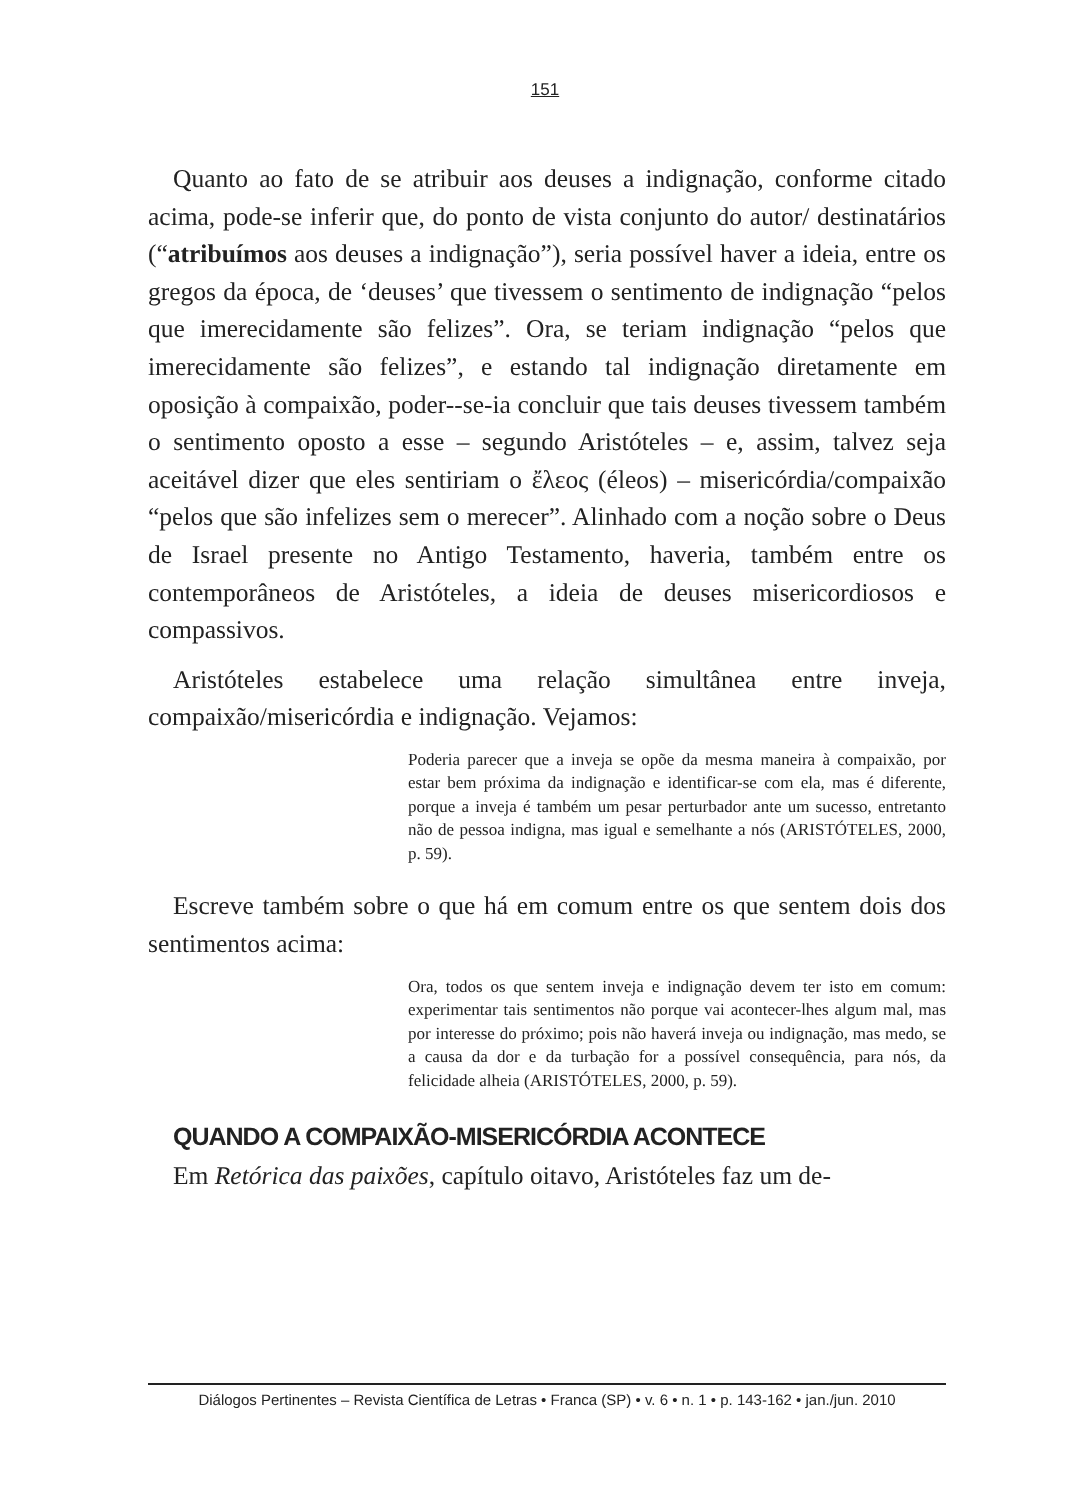151
Quanto ao fato de se atribuir aos deuses a indignação, conforme citado acima, pode-se inferir que, do ponto de vista conjunto do autor/ destinatários (“atribuímos aos deuses a indignação”), seria possível haver a ideia, entre os gregos da época, de ‘deuses’ que tivessem o sentimento de indignação “pelos que imerecidamente são felizes”. Ora, se teriam indignação “pelos que imerecidamente são felizes”, e estando tal indignação diretamente em oposição à compaixão, poder--se-ia concluir que tais deuses tivessem também o sentimento oposto a esse – segundo Aristóteles – e, assim, talvez seja aceitável dizer que eles sentiriam o ἔλεος (éleos) – misericórdia/compaixão “pelos que são infelizes sem o merecer”. Alinhado com a noção sobre o Deus de Israel presente no Antigo Testamento, haveria, também entre os contemporâneos de Aristóteles, a ideia de deuses misericordiosos e compassivos.
Aristóteles estabelece uma relação simultânea entre inveja, compaixão/misericórdia e indignação. Vejamos:
Poderia parecer que a inveja se opõe da mesma maneira à compaixão, por estar bem próxima da indignação e identificar-se com ela, mas é diferente, porque a inveja é também um pesar perturbador ante um sucesso, entretanto não de pessoa indigna, mas igual e semelhante a nós (ARISTÓTELES, 2000, p. 59).
Escreve também sobre o que há em comum entre os que sentem dois dos sentimentos acima:
Ora, todos os que sentem inveja e indignação devem ter isto em comum: experimentar tais sentimentos não porque vai acontecer-lhes algum mal, mas por interesse do próximo; pois não haverá inveja ou indignação, mas medo, se a causa da dor e da turbação for a possível consequência, para nós, da felicidade alheia (ARISTÓTELES, 2000, p. 59).
QUANDO A COMPAIXÃO-MISERICÓRDIA ACONTECE
Em Retórica das paixões, capítulo oitavo, Aristóteles faz um de-
Diálogos Pertinentes – Revista Científica de Letras • Franca (SP) • v. 6 • n. 1 • p. 143-162 • jan./jun. 2010